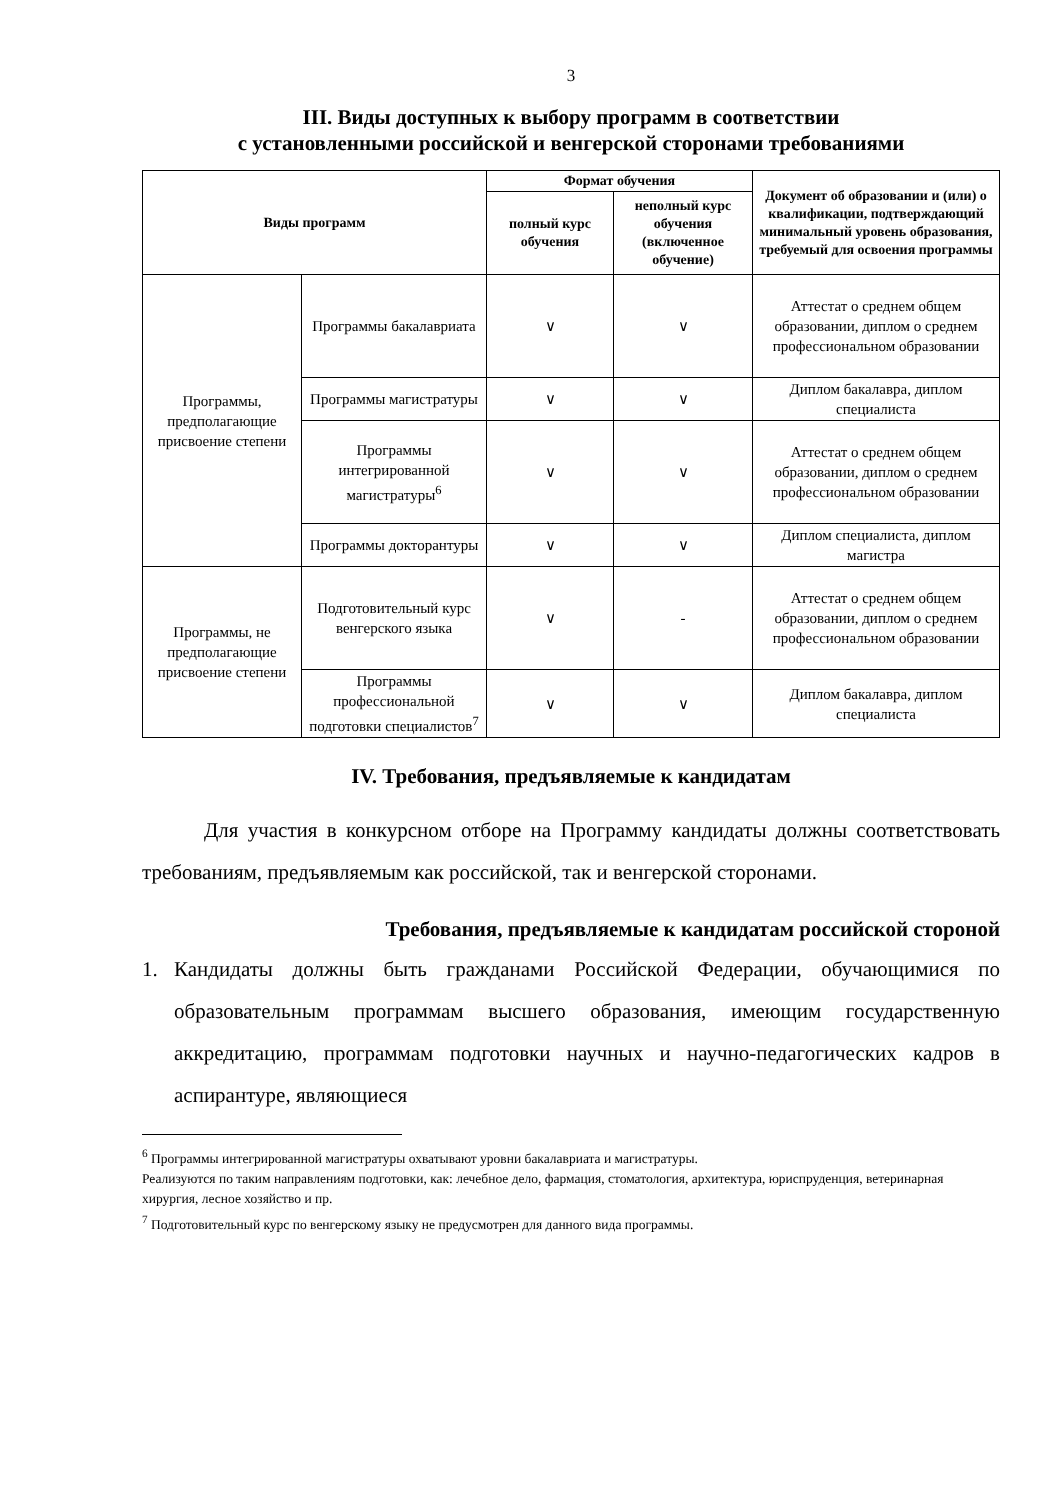3
III. Виды доступных к выбору программ в соответствии
с установленными российской и венгерской сторонами требованиями
| Виды программ | | Формат обучения | | Документ об образовании и (или) о квалификации, подтверждающий минимальный уровень образования, требуемый для освоения программы |
| --- | --- | --- | --- | --- |
| | | полный курс обучения | неполный курс обучения (включенное обучение) | |
| Программы, предполагающие присвоение степени | Программы бакалавриата | ∨ | ∨ | Аттестат о среднем общем образовании, диплом о среднем профессиональном образовании |
| | Программы магистратуры | ∨ | ∨ | Диплом бакалавра, диплом специалиста |
| | Программы интегрированной магистратуры<sup>6</sup> | ∨ | ∨ | Аттестат о среднем общем образовании, диплом о среднем профессиональном образовании |
| | Программы докторантуры | ∨ | ∨ | Диплом специалиста, диплом магистра |
| Программы, не предполагающие присвоение степени | Подготовительный курс венгерского языка | ∨ | - | Аттестат о среднем общем образовании, диплом о среднем профессиональном образовании |
| | Программы профессиональной подготовки специалистов<sup>7</sup> | ∨ | ∨ | Диплом бакалавра, диплом специалиста |
IV. Требования, предъявляемые к кандидатам
Для участия в конкурсном отборе на Программу кандидаты должны соответствовать требованиям, предъявляемым как российской, так и венгерской сторонами.
Требования, предъявляемые к кандидатам российской стороной
1.
Кандидаты должны быть гражданами Российской Федерации, обучающимися по образовательным программам высшего образования, имеющим государственную аккредитацию, программам подготовки научных и научно-педагогических кадров в аспирантуре, являющиеся
<sup>6</sup> Программы интегрированной магистратуры охватывают уровни бакалавриата и магистратуры.
Реализуются по таким направлениям подготовки, как: лечебное дело, фармация, стоматология, архитектура, юриспруденция, ветеринарная хирургия, лесное хозяйство и пр.
<sup>7</sup> Подготовительный курс по венгерскому языку не предусмотрен для данного вида программы.